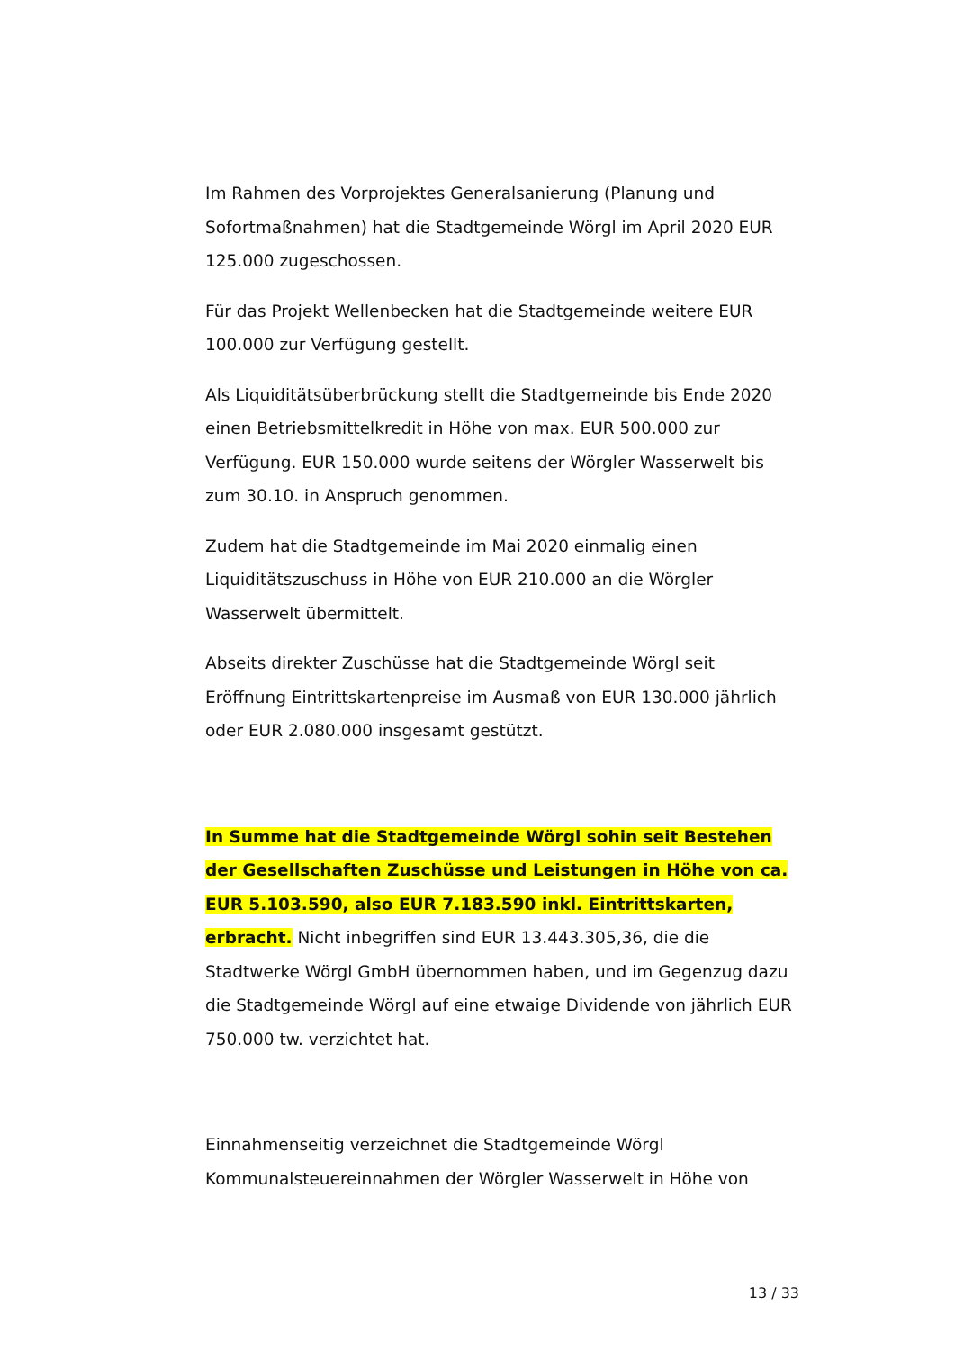Im Rahmen des Vorprojektes Generalsanierung (Planung und Sofortmaßnahmen) hat die Stadtgemeinde Wörgl im April 2020 EUR 125.000 zugeschossen.
Für das Projekt Wellenbecken hat die Stadtgemeinde weitere EUR 100.000 zur Verfügung gestellt.
Als Liquiditätsüberbrückung stellt die Stadtgemeinde bis Ende 2020 einen Betriebsmittelkredit in Höhe von max. EUR 500.000 zur Verfügung. EUR 150.000 wurde seitens der Wörgler Wasserwelt bis zum 30.10. in Anspruch genommen.
Zudem hat die Stadtgemeinde im Mai 2020 einmalig einen Liquiditätszuschuss in Höhe von EUR 210.000 an die Wörgler Wasserwelt übermittelt.
Abseits direkter Zuschüsse hat die Stadtgemeinde Wörgl seit Eröffnung Eintrittskartenpreise im Ausmaß von EUR 130.000 jährlich oder EUR 2.080.000 insgesamt gestützt.
In Summe hat die Stadtgemeinde Wörgl sohin seit Bestehen der Gesellschaften Zuschüsse und Leistungen in Höhe von ca. EUR 5.103.590, also EUR 7.183.590 inkl. Eintrittskarten, erbracht. Nicht inbegriffen sind EUR 13.443.305,36, die die Stadtwerke Wörgl GmbH übernommen haben, und im Gegenzug dazu die Stadtgemeinde Wörgl auf eine etwaige Dividende von jährlich EUR 750.000 tw. verzichtet hat.
Einnahmenseitig verzeichnet die Stadtgemeinde Wörgl Kommunalsteuereinnahmen der Wörgler Wasserwelt in Höhe von
13 / 33